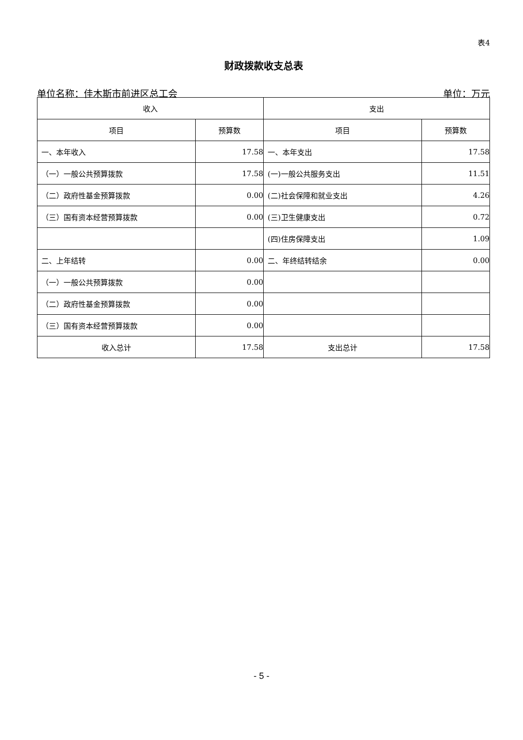表4
财政拨款收支总表
单位名称：佳木斯市前进区总工会 单位：万元
| 收入 | | 支出 | |
| --- | --- | --- | --- |
| 项目 | 预算数 | 项目 | 预算数 |
| 一、本年收入 | 17.58 | 一、本年支出 | 17.58 |
| （一）一般公共预算拨款 | 17.58 | (一)一般公共服务支出 | 11.51 |
| （二）政府性基金预算拨款 | 0.00 | (二)社会保障和就业支出 | 4.26 |
| （三）国有资本经营预算拨款 | 0.00 | (三)卫生健康支出 | 0.72 |
| | | (四)住房保障支出 | 1.09 |
| 二、上年结转 | 0.00 | 二、年终结转结余 | 0.00 |
| （一）一般公共预算拨款 | 0.00 | | |
| （二）政府性基金预算拨款 | 0.00 | | |
| （三）国有资本经营预算拨款 | 0.00 | | |
| 收入总计 | 17.58 | 支出总计 | 17.58 |
- 5 -